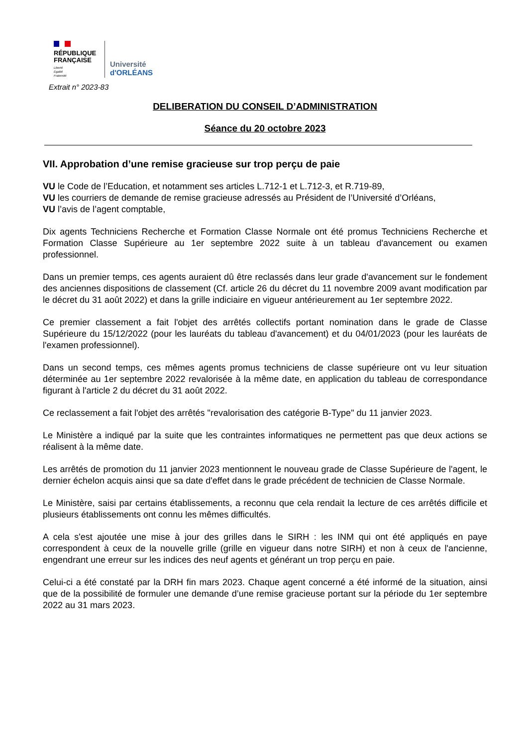RÉPUBLIQUE
FRANÇAISE
Liberté
Égalité
Fraternité
Université
d'ORLÉANS
Extrait n° 2023-83
DELIBERATION DU CONSEIL D’ADMINISTRATION
Séance du 20 octobre 2023
VII. Approbation d’une remise gracieuse sur trop perçu de paie
VU le Code de l’Education, et notamment ses articles L.712-1 et L.712-3, et R.719-89,
VU les courriers de demande de remise gracieuse adressés au Président de l’Université d’Orléans,
VU l’avis de l’agent comptable,
Dix agents Techniciens Recherche et Formation Classe Normale ont été promus Techniciens Recherche et Formation Classe Supérieure au 1er septembre 2022 suite à un tableau d'avancement ou examen professionnel.
Dans un premier temps, ces agents auraient dû être reclassés dans leur grade d'avancement sur le fondement des anciennes dispositions de classement (Cf. article 26 du décret du 11 novembre 2009 avant modification par le décret du 31 août 2022) et dans la grille indiciaire en vigueur antérieurement au 1er septembre 2022.
Ce premier classement a fait l'objet des arrêtés collectifs portant nomination dans le grade de Classe Supérieure du 15/12/2022 (pour les lauréats du tableau d'avancement) et du 04/01/2023 (pour les lauréats de l'examen professionnel).
Dans un second temps, ces mêmes agents promus techniciens de classe supérieure ont vu leur situation déterminée au 1er septembre 2022 revalorisée à la même date, en application du tableau de correspondance figurant à l'article 2 du décret du 31 août 2022.
Ce reclassement a fait l'objet des arrêtés "revalorisation des catégorie B-Type" du 11 janvier 2023.
Le Ministère a indiqué par la suite que les contraintes informatiques ne permettent pas que deux actions se réalisent à la même date.
Les arrêtés de promotion du 11 janvier 2023 mentionnent le nouveau grade de Classe Supérieure de l'agent, le dernier échelon acquis ainsi que sa date d'effet dans le grade précédent de technicien de Classe Normale.
Le Ministère, saisi par certains établissements, a reconnu que cela rendait la lecture de ces arrêtés difficile et plusieurs établissements ont connu les mêmes difficultés.
A cela s'est ajoutée une mise à jour des grilles dans le SIRH : les INM qui ont été appliqués en paye correspondent à ceux de la nouvelle grille (grille en vigueur dans notre SIRH) et non à ceux de l'ancienne, engendrant une erreur sur les indices des neuf agents et générant un trop perçu en paie.
Celui-ci a été constaté par la DRH fin mars 2023. Chaque agent concerné a été informé de la situation, ainsi que de la possibilité de formuler une demande d’une remise gracieuse portant sur la période du 1er septembre 2022 au 31 mars 2023.